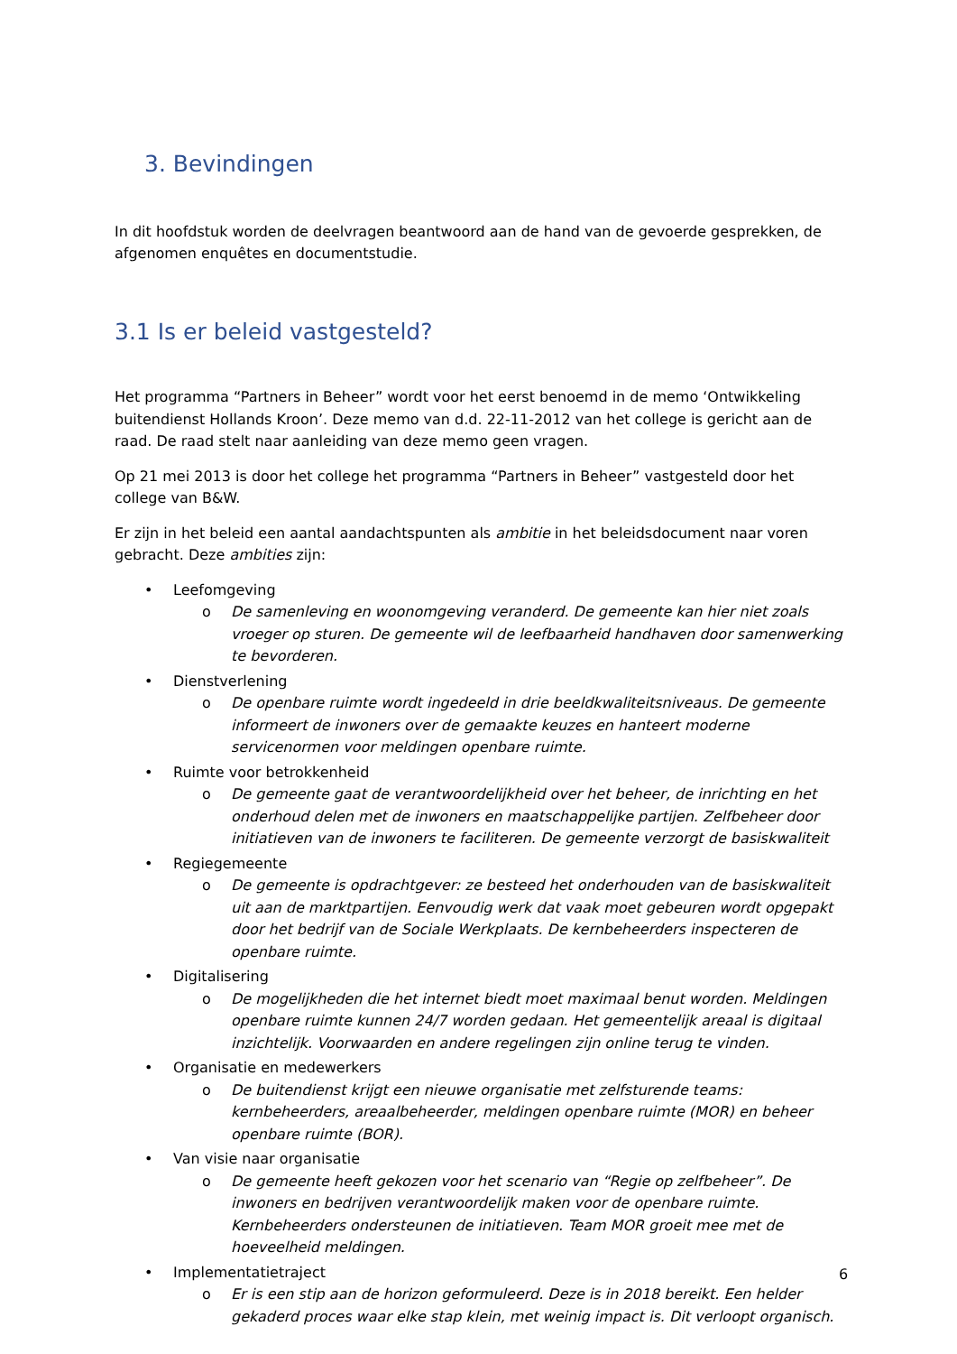3. Bevindingen
In dit hoofdstuk worden de deelvragen beantwoord aan de hand van de gevoerde gesprekken, de afgenomen enquêtes en documentstudie.
3.1 Is er beleid vastgesteld?
Het programma “Partners in Beheer” wordt voor het eerst benoemd in de memo ‘Ontwikkeling buitendienst Hollands Kroon’. Deze memo van d.d. 22-11-2012 van het college is gericht aan de raad. De raad stelt naar aanleiding van deze memo geen vragen.
Op 21 mei 2013 is door het college het programma “Partners in Beheer” vastgesteld door het college van B&W.
Er zijn in het beleid een aantal aandachtspunten als ambitie in het beleidsdocument naar voren gebracht. Deze ambities zijn:
• Leefomgeving
o De samenleving en woonomgeving veranderd. De gemeente kan hier niet zoals vroeger op sturen. De gemeente wil de leefbaarheid handhaven door samenwerking te bevorderen.
• Dienstverlening
o De openbare ruimte wordt ingedeeld in drie beeldkwaliteitsniveaus. De gemeente informeert de inwoners over de gemaakte keuzes en hanteert moderne servicenormen voor meldingen openbare ruimte.
• Ruimte voor betrokkenheid
o De gemeente gaat de verantwoordelijkheid over het beheer, de inrichting en het onderhoud delen met de inwoners en maatschappelijke partijen. Zelfbeheer door initiatieven van de inwoners te faciliteren. De gemeente verzorgt de basiskwaliteit
• Regiegemeente
o De gemeente is opdrachtgever: ze besteed het onderhouden van de basiskwaliteit uit aan de marktpartijen. Eenvoudig werk dat vaak moet gebeuren wordt opgepakt door het bedrijf van de Sociale Werkplaats. De kernbeheerders inspecteren de openbare ruimte.
• Digitalisering
o De mogelijkheden die het internet biedt moet maximaal benut worden. Meldingen openbare ruimte kunnen 24/7 worden gedaan. Het gemeentelijk areaal is digitaal inzichtelijk. Voorwaarden en andere regelingen zijn online terug te vinden.
• Organisatie en medewerkers
o De buitendienst krijgt een nieuwe organisatie met zelfsturende teams: kernbeheerders, areaalbeheerder, meldingen openbare ruimte (MOR) en beheer openbare ruimte (BOR).
• Van visie naar organisatie
o De gemeente heeft gekozen voor het scenario van “Regie op zelfbeheer”. De inwoners en bedrijven verantwoordelijk maken voor de openbare ruimte. Kernbeheerders ondersteunen de initiatieven. Team MOR groeit mee met de hoeveelheid meldingen.
• Implementatietraject
o Er is een stip aan de horizon geformuleerd. Deze is in 2018 bereikt. Een helder gekaderd proces waar elke stap klein, met weinig impact is. Dit verloopt organisch.
6